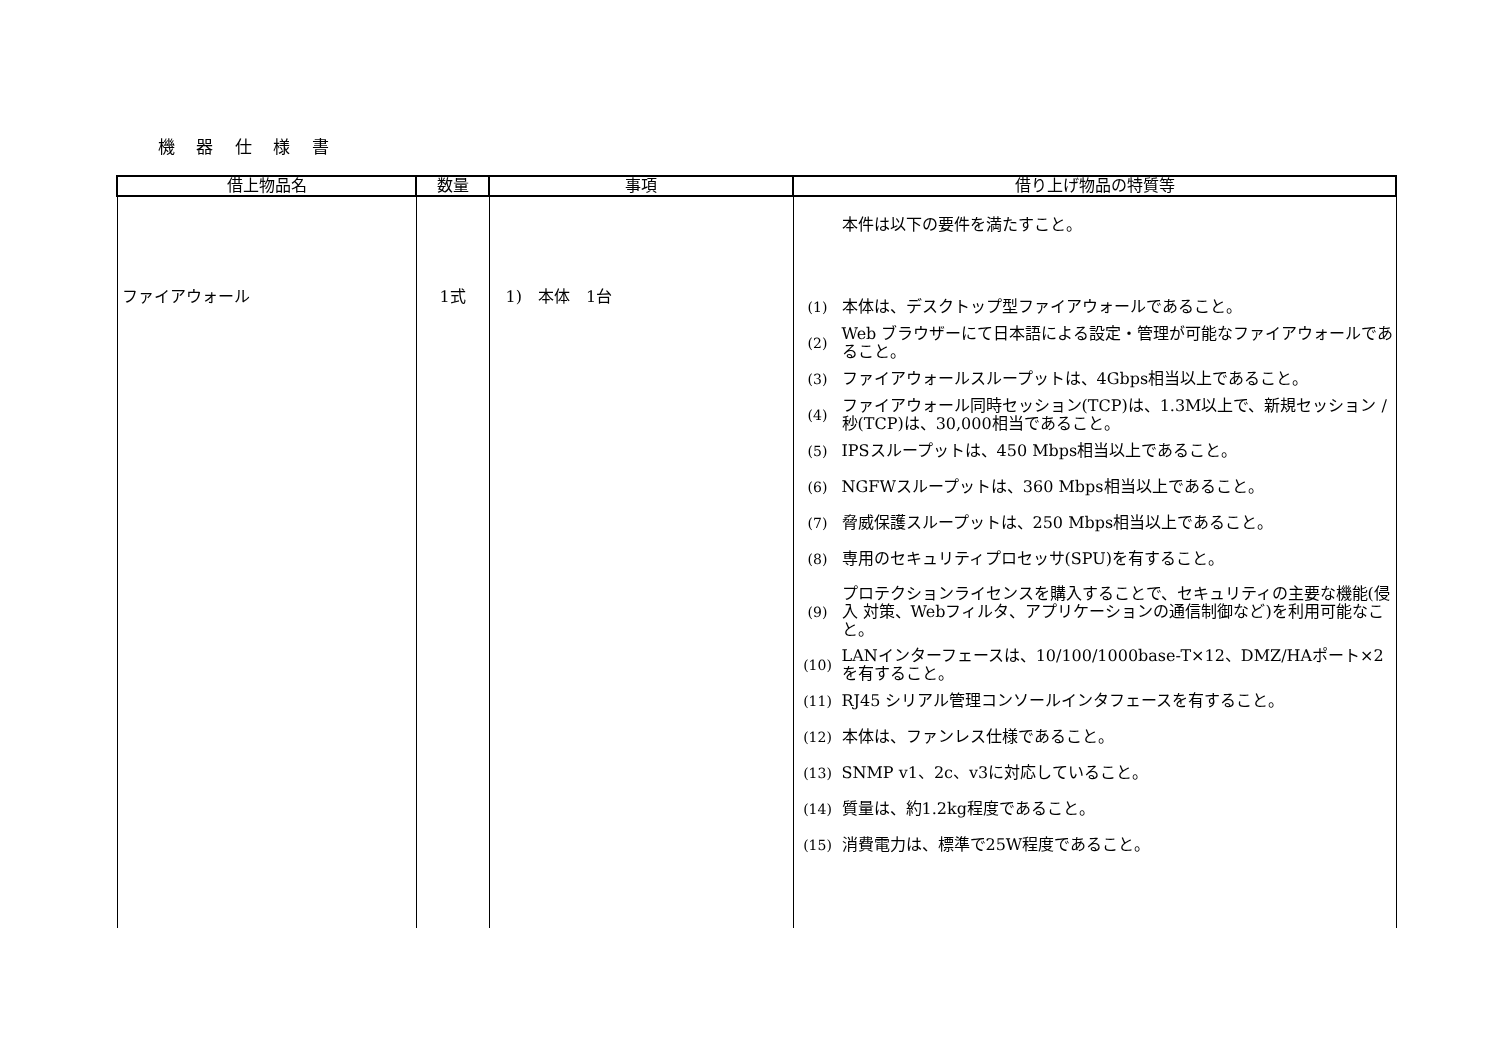機 器 仕 様 書
| 借上物品名 | 数量 | 事項 | 借り上げ物品の特質等 |
| --- | --- | --- | --- |
| ファイアウォール | 1式 | 1) 本体 1台 | 本件は以下の要件を満たすこと。 (1) 本体は、デスクトップ型ファイアウォールであること。 (2) Web ブラウザーにて日本語による設定・管理が可能なファイアウォールであること。 (3) ファイアウォールスループットは、4Gbps相当以上であること。 (4) ファイアウォール同時セッション(TCP)は、1.3M以上で、新規セッション / 秒(TCP)は、30,000相当であること。 (5) IPSスループットは、450 Mbps相当以上であること。 (6) NGFWスループットは、360 Mbps相当以上であること。 (7) 脅威保護スループットは、250 Mbps相当以上であること。 (8) 専用のセキュリティプロセッサ(SPU)を有すること。 (9) プロテクションライセンスを購入することで、セキュリティの主要な機能(侵入 対策、Webフィルタ、アプリケーションの通信制御など)を利用可能なこと。 (10) LANインターフェースは、10/100/1000base-T×12、DMZ/HAポート×2を有すること。 (11) RJ45 シリアル管理コンソールインタフェースを有すること。 (12) 本体は、ファンレス仕様であること。 (13) SNMP v1、2c、v3に対応していること。 (14) 質量は、約1.2kg程度であること。 (15) 消費電力は、標準で25W程度であること。 |